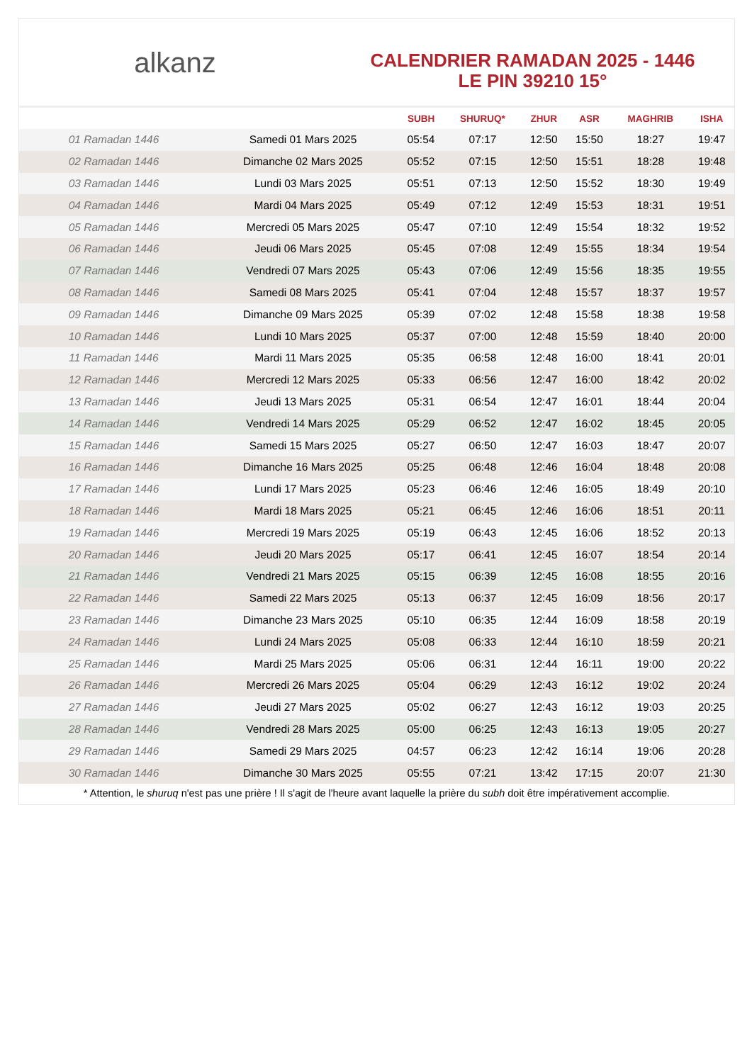alkanz
CALENDRIER RAMADAN 2025 - 1446
LE PIN 39210 15°
| | | SUBH | SHURUQ* | ZHUR | ASR | MAGHRIB | ISHA |
| --- | --- | --- | --- | --- | --- | --- | --- |
| 01 Ramadan 1446 | Samedi 01 Mars 2025 | 05:54 | 07:17 | 12:50 | 15:50 | 18:27 | 19:47 |
| 02 Ramadan 1446 | Dimanche 02 Mars 2025 | 05:52 | 07:15 | 12:50 | 15:51 | 18:28 | 19:48 |
| 03 Ramadan 1446 | Lundi 03 Mars 2025 | 05:51 | 07:13 | 12:50 | 15:52 | 18:30 | 19:49 |
| 04 Ramadan 1446 | Mardi 04 Mars 2025 | 05:49 | 07:12 | 12:49 | 15:53 | 18:31 | 19:51 |
| 05 Ramadan 1446 | Mercredi 05 Mars 2025 | 05:47 | 07:10 | 12:49 | 15:54 | 18:32 | 19:52 |
| 06 Ramadan 1446 | Jeudi 06 Mars 2025 | 05:45 | 07:08 | 12:49 | 15:55 | 18:34 | 19:54 |
| 07 Ramadan 1446 | Vendredi 07 Mars 2025 | 05:43 | 07:06 | 12:49 | 15:56 | 18:35 | 19:55 |
| 08 Ramadan 1446 | Samedi 08 Mars 2025 | 05:41 | 07:04 | 12:48 | 15:57 | 18:37 | 19:57 |
| 09 Ramadan 1446 | Dimanche 09 Mars 2025 | 05:39 | 07:02 | 12:48 | 15:58 | 18:38 | 19:58 |
| 10 Ramadan 1446 | Lundi 10 Mars 2025 | 05:37 | 07:00 | 12:48 | 15:59 | 18:40 | 20:00 |
| 11 Ramadan 1446 | Mardi 11 Mars 2025 | 05:35 | 06:58 | 12:48 | 16:00 | 18:41 | 20:01 |
| 12 Ramadan 1446 | Mercredi 12 Mars 2025 | 05:33 | 06:56 | 12:47 | 16:00 | 18:42 | 20:02 |
| 13 Ramadan 1446 | Jeudi 13 Mars 2025 | 05:31 | 06:54 | 12:47 | 16:01 | 18:44 | 20:04 |
| 14 Ramadan 1446 | Vendredi 14 Mars 2025 | 05:29 | 06:52 | 12:47 | 16:02 | 18:45 | 20:05 |
| 15 Ramadan 1446 | Samedi 15 Mars 2025 | 05:27 | 06:50 | 12:47 | 16:03 | 18:47 | 20:07 |
| 16 Ramadan 1446 | Dimanche 16 Mars 2025 | 05:25 | 06:48 | 12:46 | 16:04 | 18:48 | 20:08 |
| 17 Ramadan 1446 | Lundi 17 Mars 2025 | 05:23 | 06:46 | 12:46 | 16:05 | 18:49 | 20:10 |
| 18 Ramadan 1446 | Mardi 18 Mars 2025 | 05:21 | 06:45 | 12:46 | 16:06 | 18:51 | 20:11 |
| 19 Ramadan 1446 | Mercredi 19 Mars 2025 | 05:19 | 06:43 | 12:45 | 16:06 | 18:52 | 20:13 |
| 20 Ramadan 1446 | Jeudi 20 Mars 2025 | 05:17 | 06:41 | 12:45 | 16:07 | 18:54 | 20:14 |
| 21 Ramadan 1446 | Vendredi 21 Mars 2025 | 05:15 | 06:39 | 12:45 | 16:08 | 18:55 | 20:16 |
| 22 Ramadan 1446 | Samedi 22 Mars 2025 | 05:13 | 06:37 | 12:45 | 16:09 | 18:56 | 20:17 |
| 23 Ramadan 1446 | Dimanche 23 Mars 2025 | 05:10 | 06:35 | 12:44 | 16:09 | 18:58 | 20:19 |
| 24 Ramadan 1446 | Lundi 24 Mars 2025 | 05:08 | 06:33 | 12:44 | 16:10 | 18:59 | 20:21 |
| 25 Ramadan 1446 | Mardi 25 Mars 2025 | 05:06 | 06:31 | 12:44 | 16:11 | 19:00 | 20:22 |
| 26 Ramadan 1446 | Mercredi 26 Mars 2025 | 05:04 | 06:29 | 12:43 | 16:12 | 19:02 | 20:24 |
| 27 Ramadan 1446 | Jeudi 27 Mars 2025 | 05:02 | 06:27 | 12:43 | 16:12 | 19:03 | 20:25 |
| 28 Ramadan 1446 | Vendredi 28 Mars 2025 | 05:00 | 06:25 | 12:43 | 16:13 | 19:05 | 20:27 |
| 29 Ramadan 1446 | Samedi 29 Mars 2025 | 04:57 | 06:23 | 12:42 | 16:14 | 19:06 | 20:28 |
| 30 Ramadan 1446 | Dimanche 30 Mars 2025 | 05:55 | 07:21 | 13:42 | 17:15 | 20:07 | 21:30 |
* Attention, le shuruq n'est pas une prière ! Il s'agit de l'heure avant laquelle la prière du subh doit être impérativement accomplie.